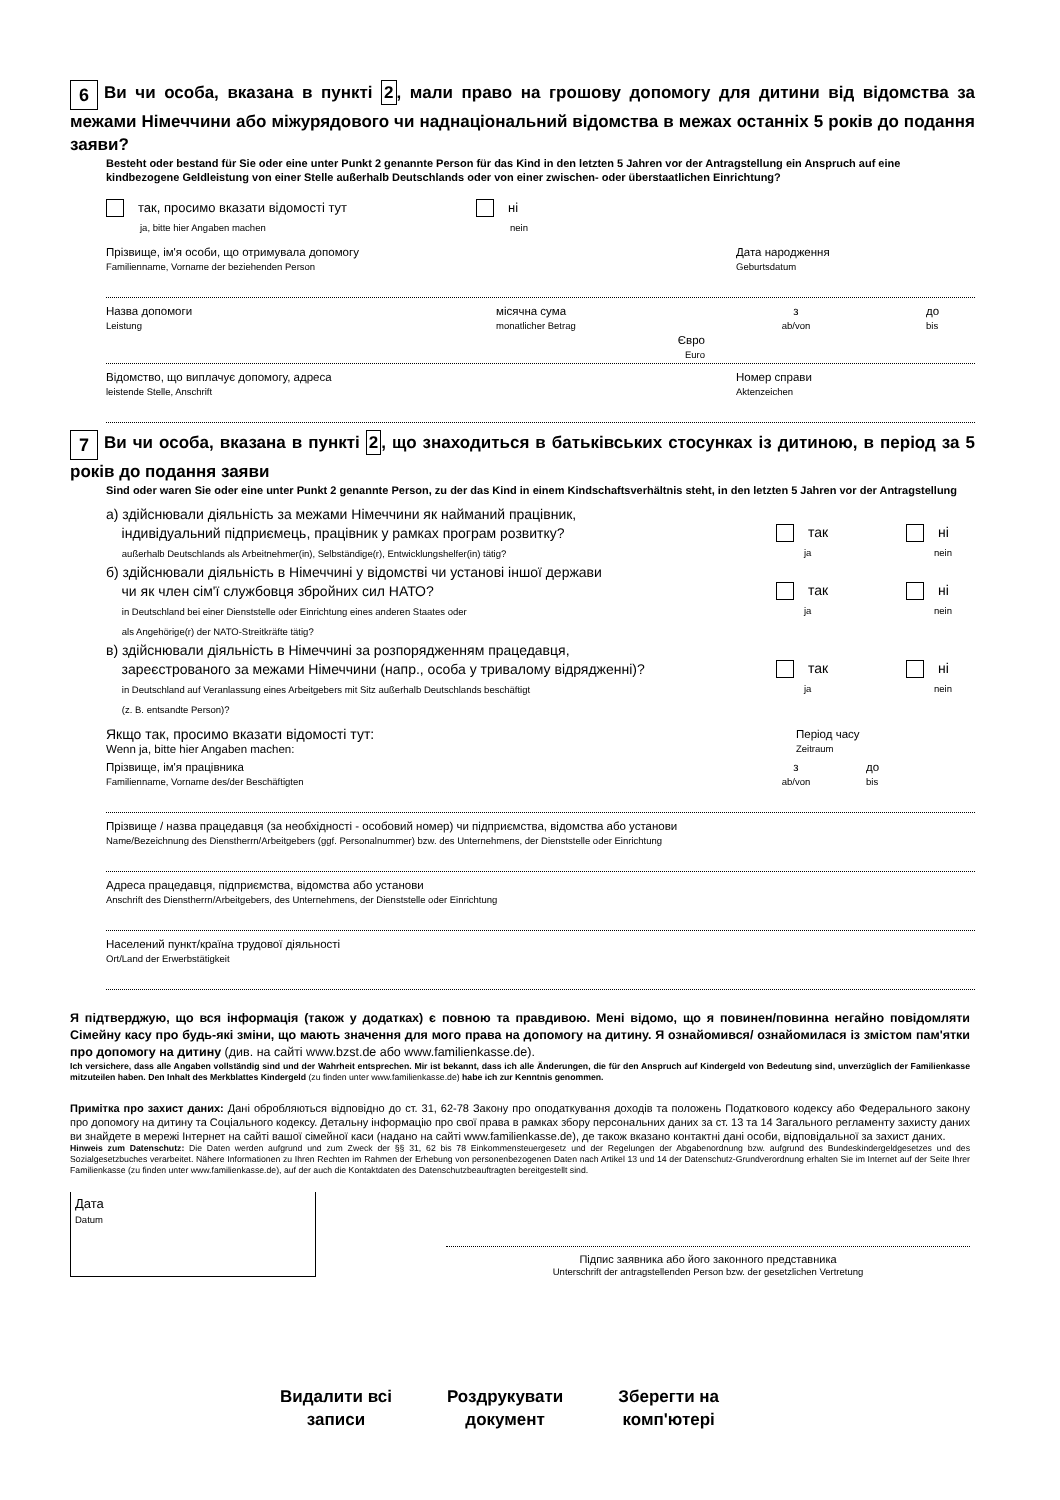6 Ви чи особа, вказана в пункті 2, мали право на грошову допомогу для дитини від відомства за межами Німеччини або міжурядового чи наднаціональний відомства в межах останніх 5 років до подання заяви?
Besteht oder bestand für Sie oder eine unter Punkt 2 genannte Person für das Kind in den letzten 5 Jahren vor der Antragstellung ein Anspruch auf eine kindbezogene Geldleistung von einer Stelle außerhalb Deutschlands oder von einer zwischen- oder überstaatlichen Einrichtung?
так, просимо вказати відомості тут
ja, bitte hier Angaben machen
ні
nein
Прізвище, ім'я особи, що отримувала допомогу
Familienname, Vorname der beziehenden Person
Дата народження
Geburtsdatum
Назва допомоги
Leistung
місячна сума
monatlicher Betrag
з
ab/von
до
bis
Євро
Euro
Відомство, що виплачує допомогу, адреса
leistende Stelle, Anschrift
Номер справи
Aktenzeichen
7 Ви чи особа, вказана в пункті 2, що знаходиться в батьківських стосунках із дитиною, в період за 5 років до подання заяви
Sind oder waren Sie oder eine unter Punkt 2 genannte Person, zu der das Kind in einem Kindschaftsverhältnis steht, in den letzten 5 Jahren vor der Antragstellung
а) здійснювали діяльність за межами Німеччини як найманий працівник,
індивідуальний підприємець, працівник у рамках програм розвитку?
außerhalb Deutschlands als Arbeitnehmer(in), Selbständige(r), Entwicklungshelfer(in) tätig?
так
ja
ні
nein
б) здійснювали діяльність в Німеччині у відомстві чи установі іншої держави
чи як член сім'ї службовця збройних сил НАТО?
in Deutschland bei einer Dienststelle oder Einrichtung eines anderen Staates oder
als Angehörige(r) der NATO-Streitkräfte tätig?
так
ja
ні
nein
в) здійснювали діяльність в Німеччині за розпорядженням працедавця,
зареєстрованого за межами Німеччини (напр., особа у тривалому відрядженні)?
in Deutschland auf Veranlassung eines Arbeitgebers mit Sitz außerhalb Deutschlands beschäftigt
(z. B. entsandte Person)?
так
ja
ні
nein
Якщо так, просимо вказати відомості тут:
Wenn ja, bitte hier Angaben machen:
Період часу
Zeitraum
Прізвище, ім'я працівника
Familienname, Vorname des/der Beschäftigten
з
ab/von
до
bis
Прізвище / назва працедавця (за необхідності - особовий номер) чи підприємства, відомства або установи
Name/Bezeichnung des Dienstherrn/Arbeitgebers (ggf. Personalnummer) bzw. des Unternehmens, der Dienststelle oder Einrichtung
Адреса працедавця, підприємства, відомства або установи
Anschrift des Dienstherrn/Arbeitgebers, des Unternehmens, der Dienststelle oder Einrichtung
Населений пункт/країна трудової діяльності
Ort/Land der Erwerbstätigkeit
Я підтверджую, що вся інформація (також у додатках) є повною та правдивою. Мені відомо, що я повинен/повинна негайно повідомляти Сімейну касу про будь-які зміни, що мають значення для мого права на допомогу на дитину. Я ознайомився/ ознайомилася із змістом пам'ятки про допомогу на дитину (див. на сайті www.bzst.de або www.familienkasse.de).
Ich versichere, dass alle Angaben vollständig sind und der Wahrheit entsprechen. Mir ist bekannt, dass ich alle Änderungen, die für den Anspruch auf Kindergeld von Bedeutung sind, unverzüglich der Familienkasse mitzuteilen haben. Den Inhalt des Merkblattes Kindergeld (zu finden unter www.familienkasse.de) habe ich zur Kenntnis genommen.
Примітка про захист даних: Дані обробляються відповідно до ст. 31, 62-78 Закону про оподаткування доходів та положень Податкового кодексу або Федерального закону про допомогу на дитину та Соціального кодексу. Детальну інформацію про свої права в рамках збору персональних даних за ст. 13 та 14 Загального регламенту захисту даних ви знайдете в мережі Інтернет на сайті вашої сімейної каси (надано на сайті www.familienkasse.de), де також вказано контактні дані особи, відповідальної за захист даних.
Hinweis zum Datenschutz: Die Daten werden aufgrund und zum Zweck der §§ 31, 62 bis 78 Einkommensteuergesetz und der Regelungen der Abgabenordnung bzw. aufgrund des Bundeskindergeldgesetzes und des Sozialgesetzbuches verarbeitet. Nähere Informationen zu Ihren Rechten im Rahmen der Erhebung von personenbezogenen Daten nach Artikel 13 und 14 der Datenschutz-Grundverordnung erhalten Sie im Internet auf der Seite Ihrer Familienkasse (zu finden unter www.familienkasse.de), auf der auch die Kontaktdaten des Datenschutzbeauftragten bereitgestellt sind.
Дата
Datum
Підпис заявника або його законного представника
Unterschrift der antragstellenden Person bzw. der gesetzlichen Vertretung
Видалити всі
записи
Роздрукувати
документ
Зберегти на
комп'ютері